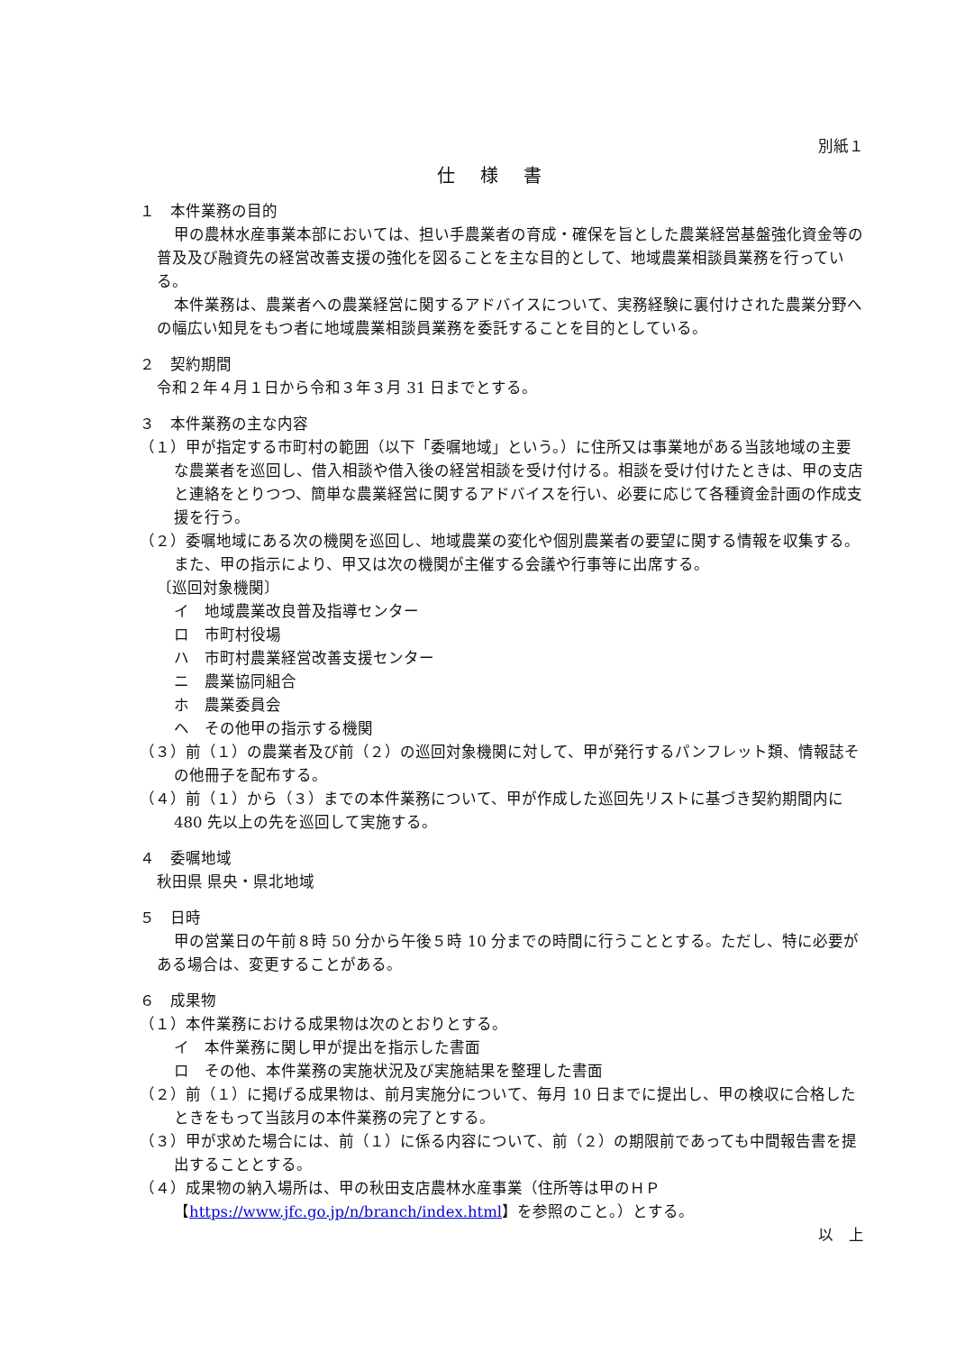別紙１
仕様書
１　本件業務の目的
甲の農林水産事業本部においては、担い手農業者の育成・確保を旨とした農業経営基盤強化資金等の普及及び融資先の経営改善支援の強化を図ることを主な目的として、地域農業相談員業務を行っている。
本件業務は、農業者への農業経営に関するアドバイスについて、実務経験に裏付けされた農業分野への幅広い知見をもつ者に地域農業相談員業務を委託することを目的としている。
２　契約期間
令和２年４月１日から令和３年３月 31 日までとする。
３　本件業務の主な内容
（１）甲が指定する市町村の範囲（以下「委嘱地域」という。）に住所又は事業地がある当該地域の主要な農業者を巡回し、借入相談や借入後の経営相談を受け付ける。相談を受け付けたときは、甲の支店と連絡をとりつつ、簡単な農業経営に関するアドバイスを行い、必要に応じて各種資金計画の作成支援を行う。
（２）委嘱地域にある次の機関を巡回し、地域農業の変化や個別農業者の要望に関する情報を収集する。また、甲の指示により、甲又は次の機関が主催する会議や行事等に出席する。
〔巡回対象機関〕
イ　地域農業改良普及指導センター
ロ　市町村役場
ハ　市町村農業経営改善支援センター
ニ　農業協同組合
ホ　農業委員会
ヘ　その他甲の指示する機関
（３）前（１）の農業者及び前（２）の巡回対象機関に対して、甲が発行するパンフレット類、情報誌その他冊子を配布する。
（４）前（１）から（３）までの本件業務について、甲が作成した巡回先リストに基づき契約期間内に 480 先以上の先を巡回して実施する。
４　委嘱地域
秋田県 県央・県北地域
５　日時
甲の営業日の午前８時 50 分から午後５時 10 分までの時間に行うこととする。ただし、特に必要がある場合は、変更することがある。
６　成果物
（１）本件業務における成果物は次のとおりとする。
イ　本件業務に関し甲が提出を指示した書面
ロ　その他、本件業務の実施状況及び実施結果を整理した書面
（２）前（１）に掲げる成果物は、前月実施分について、毎月 10 日までに提出し、甲の検収に合格したときをもって当該月の本件業務の完了とする。
（３）甲が求めた場合には、前（１）に係る内容について、前（２）の期限前であっても中間報告書を提出することとする。
（４）成果物の納入場所は、甲の秋田支店農林水産事業（住所等は甲のＨＰ【https://www.jfc.go.jp/n/branch/index.html】を参照のこと。）とする。
以　上